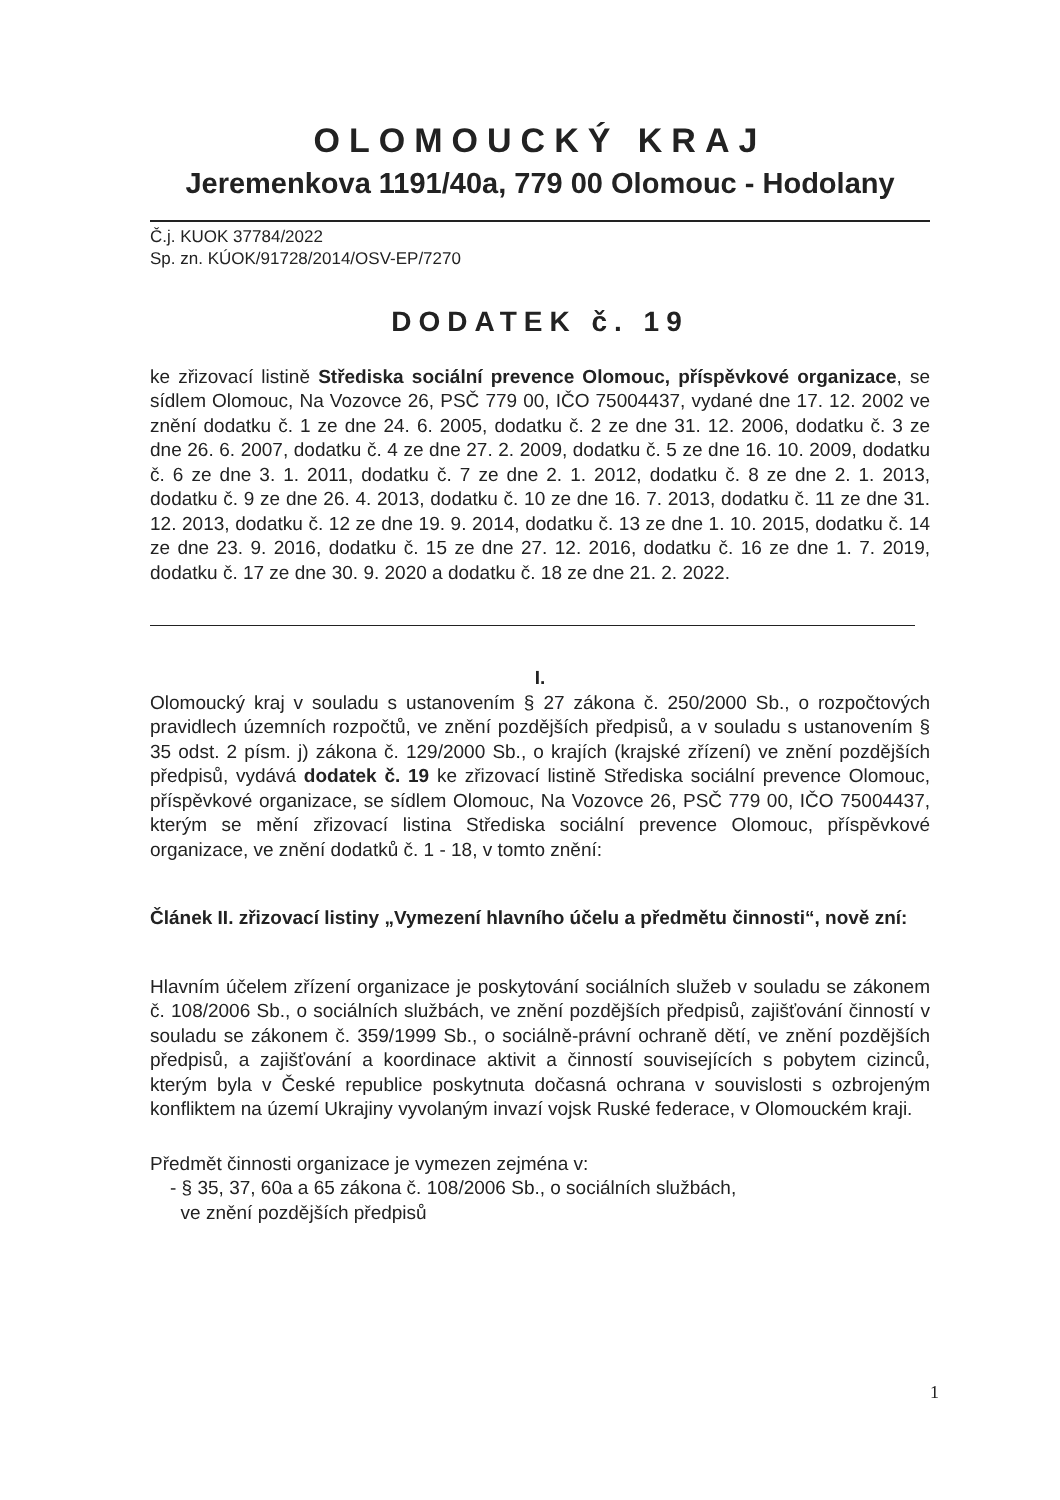OLOMOUCKÝ KRAJ
Jeremenkova 1191/40a, 779 00 Olomouc - Hodolany
Č.j. KUOK 37784/2022
Sp. zn. KÚOK/91728/2014/OSV-EP/7270
DODATEK č. 19
ke zřizovací listině Střediska sociální prevence Olomouc, příspěvkové organizace, se sídlem Olomouc, Na Vozovce 26, PSČ 779 00, IČO 75004437, vydané dne 17. 12. 2002 ve znění dodatku č. 1 ze dne 24. 6. 2005, dodatku č. 2 ze dne 31. 12. 2006, dodatku č. 3 ze dne 26. 6. 2007, dodatku č. 4 ze dne 27. 2. 2009, dodatku č. 5 ze dne 16. 10. 2009, dodatku č. 6 ze dne 3. 1. 2011, dodatku č. 7 ze dne 2. 1. 2012, dodatku č. 8 ze dne 2. 1. 2013, dodatku č. 9 ze dne 26. 4. 2013, dodatku č. 10 ze dne 16. 7. 2013, dodatku č. 11 ze dne 31. 12. 2013, dodatku č. 12 ze dne 19. 9. 2014, dodatku č. 13 ze dne 1. 10. 2015, dodatku č. 14 ze dne 23. 9. 2016, dodatku č. 15 ze dne 27. 12. 2016, dodatku č. 16 ze dne 1. 7. 2019, dodatku č. 17 ze dne 30. 9. 2020 a dodatku č. 18 ze dne 21. 2. 2022.
I.
Olomoucký kraj v souladu s ustanovením § 27 zákona č. 250/2000 Sb., o rozpočtových pravidlech územních rozpočtů, ve znění pozdějších předpisů, a v souladu s ustanovením § 35 odst. 2 písm. j) zákona č. 129/2000 Sb., o krajích (krajské zřízení) ve znění pozdějších předpisů, vydává dodatek č. 19 ke zřizovací listině Střediska sociální prevence Olomouc, příspěvkové organizace, se sídlem Olomouc, Na Vozovce 26, PSČ 779 00, IČO 75004437, kterým se mění zřizovací listina Střediska sociální prevence Olomouc, příspěvkové organizace, ve znění dodatků č. 1 - 18, v tomto znění:
Článek II. zřizovací listiny „Vymezení hlavního účelu a předmětu činnosti“, nově zní:
Hlavním účelem zřízení organizace je poskytování sociálních služeb v souladu se zákonem č. 108/2006 Sb., o sociálních službách, ve znění pozdějších předpisů, zajišťování činností v souladu se zákonem č. 359/1999 Sb., o sociálně-právní ochraně dětí, ve znění pozdějších předpisů, a zajišťování a koordinace aktivit a činností souvisejících s pobytem cizinců, kterým byla v České republice poskytnuta dočasná ochrana v souvislosti s ozbrojeným konfliktem na území Ukrajiny vyvolaným invazí vojsk Ruské federace, v Olomouckém kraji.
Předmět činnosti organizace je vymezen zejména v:
- § 35, 37, 60a a 65 zákona č. 108/2006 Sb., o sociálních službách,
ve znění pozdějších předpisů
1